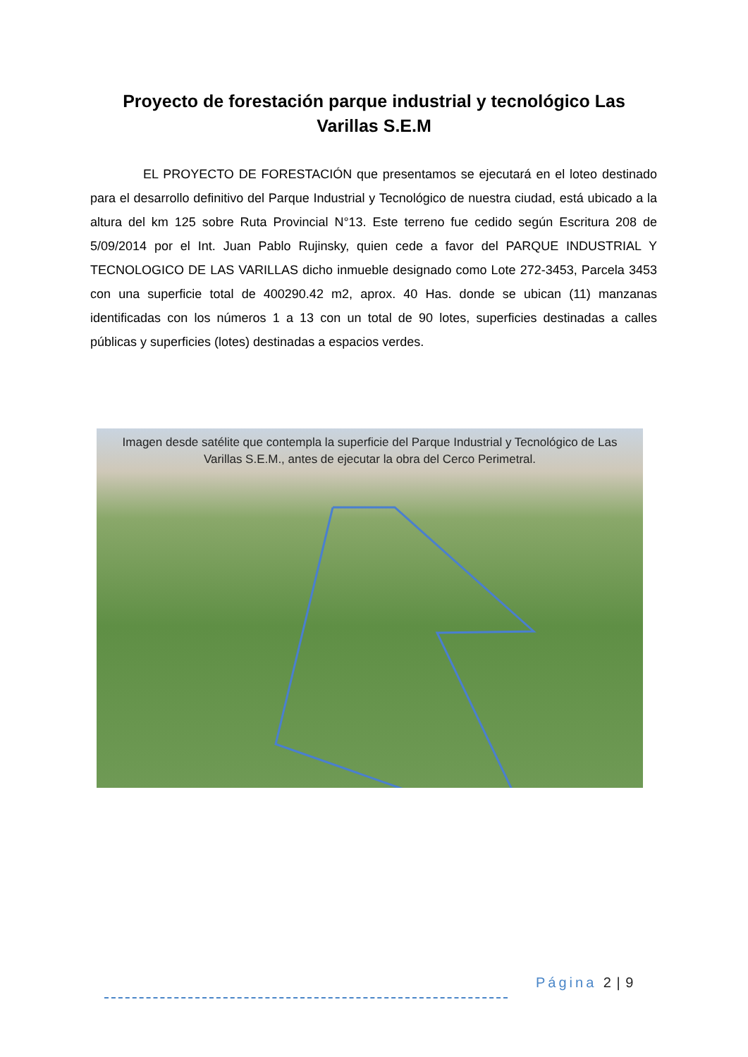Proyecto de forestación parque industrial y tecnológico Las Varillas S.E.M
EL PROYECTO DE FORESTACIÓN que presentamos se ejecutará en el loteo destinado para el desarrollo definitivo del Parque Industrial y Tecnológico de nuestra ciudad, está ubicado a la altura del km 125 sobre Ruta Provincial N°13. Este terreno fue cedido según Escritura 208 de 5/09/2014 por el Int. Juan Pablo Rujinsky, quien cede a favor del PARQUE INDUSTRIAL Y TECNOLOGICO DE LAS VARILLAS dicho inmueble designado como Lote 272-3453, Parcela 3453 con una superficie total de 400290.42 m2, aprox. 40 Has. donde se ubican (11) manzanas identificadas con los números 1 a 13 con un total de 90 lotes, superficies destinadas a calles públicas y superficies (lotes) destinadas a espacios verdes.
Imagen desde satélite que contempla la superficie del Parque Industrial y Tecnológico de Las Varillas S.E.M., antes de ejecutar la obra del Cerco Perimetral.
Página 2 | 9